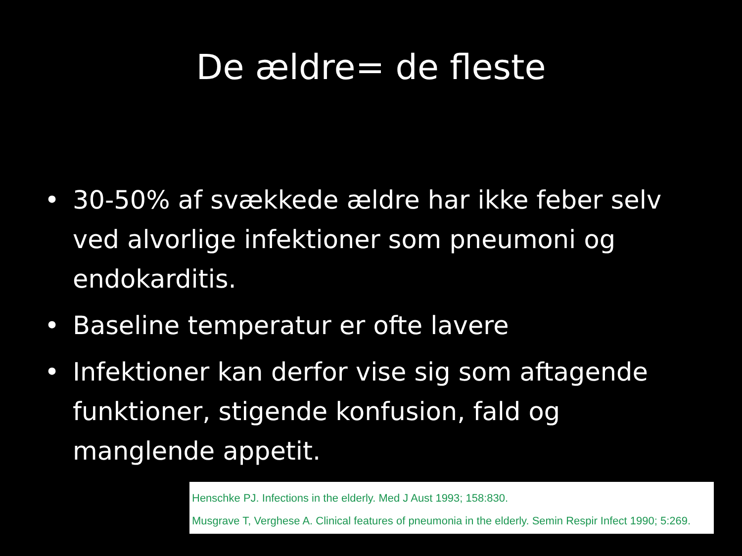De ældre= de fleste
• 30-50% af svækkede ældre har ikke feber selv ved alvorlige infektioner som pneumoni og endokarditis.
• Baseline temperatur er ofte lavere
• Infektioner kan derfor vise sig som aftagende funktioner, stigende konfusion, fald og manglende appetit.
Henschke PJ. Infections in the elderly. Med J Aust 1993; 158:830.
Musgrave T, Verghese A. Clinical features of pneumonia in the elderly. Semin Respir Infect 1990; 5:269.